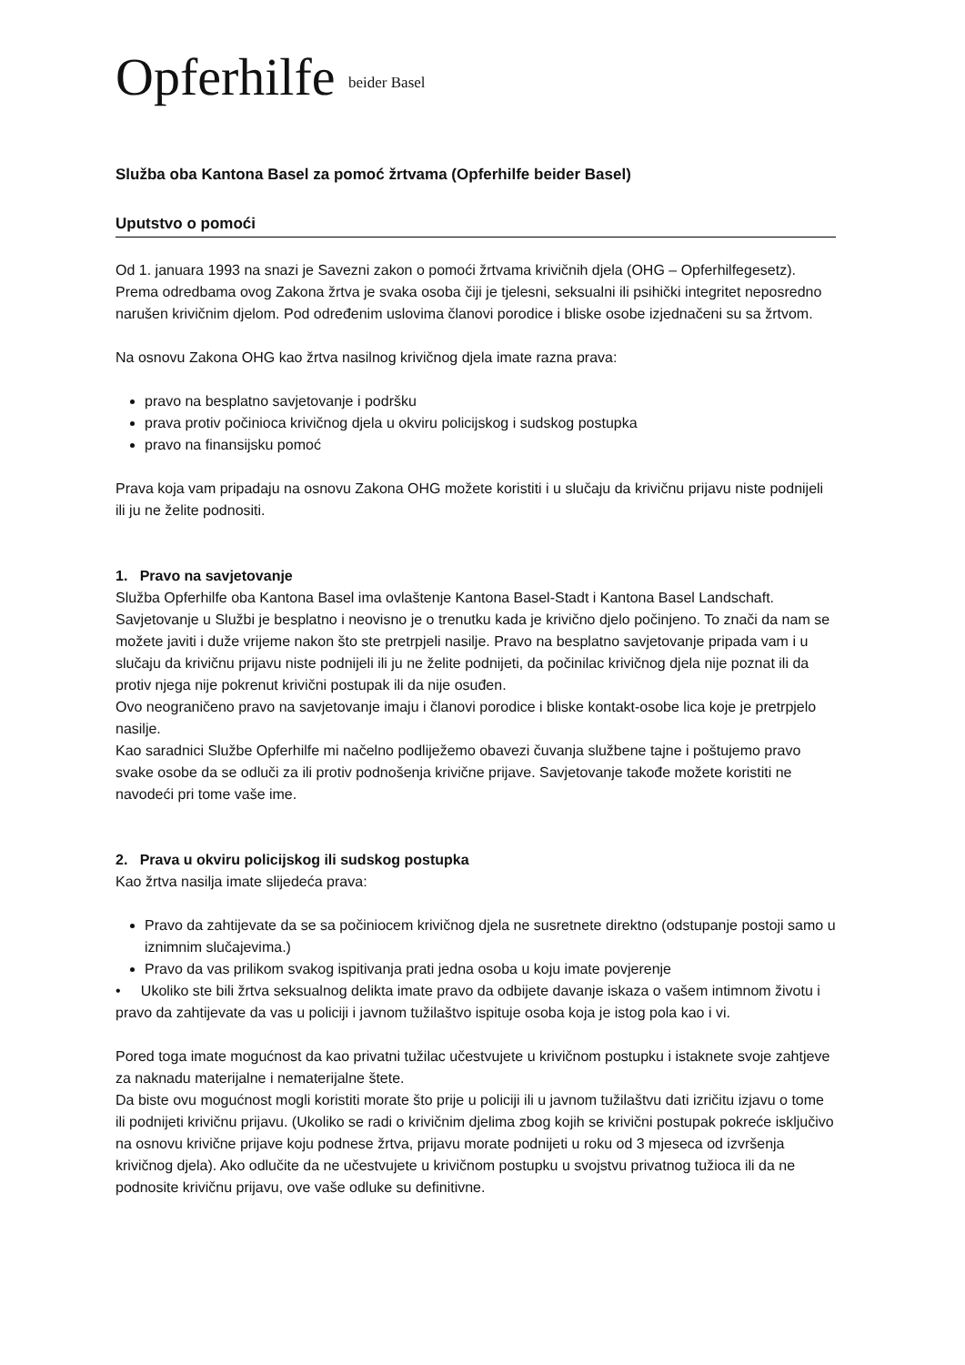Opferhilfe beider Basel
Služba oba Kantona Basel za pomoć žrtvama (Opferhilfe beider Basel)
Uputstvo o pomoći
Od 1. januara 1993 na snazi je Savezni zakon o pomoći žrtvama krivičnih djela (OHG – Opferhilfegesetz). Prema odredbama ovog Zakona žrtva je svaka osoba čiji je tjelesni, seksualni ili psihički integritet neposredno narušen krivičnim djelom. Pod određenim uslovima članovi porodice i bliske osobe izjednačeni su sa žrtvom.
Na osnovu Zakona OHG kao žrtva nasilnog krivičnog djela imate razna prava:
pravo na besplatno savjetovanje i podršku
prava protiv počinioca krivičnog djela u okviru policijskog i sudskog postupka
pravo na finansijsku pomoć
Prava koja vam pripadaju na osnovu Zakona OHG možete koristiti i u slučaju da krivičnu prijavu niste podnijeli ili ju ne želite podnositi.
1. Pravo na savjetovanje
Služba Opferhilfe oba Kantona Basel ima ovlaštenje Kantona Basel-Stadt i Kantona Basel Landschaft.
Savjetovanje u Službi je besplatno i neovisno je o trenutku kada je krivično djelo počinjeno. To znači da nam se možete javiti i duže vrijeme nakon što ste pretrpjeli nasilje. Pravo na besplatno savjetovanje pripada vam i u slučaju da krivičnu prijavu niste podnijeli ili ju ne želite podnijeti, da počinilac krivičnog djela nije poznat ili da protiv njega nije pokrenut krivični postupak ili da nije osuđen.
Ovo neograničeno pravo na savjetovanje imaju i članovi porodice i bliske kontakt-osobe lica koje je pretrpjelo nasilje.
Kao saradnici Službe Opferhilfe mi načelno podliježemo obavezi čuvanja službene tajne i poštujemo pravo svake osobe da se odluči za ili protiv podnošenja krivične prijave. Savjetovanje takođe možete koristiti ne navodeći pri tome vaše ime.
2. Prava u okviru policijskog ili sudskog postupka
Kao žrtva nasilja imate slijedeća prava:
Pravo da zahtijevate da se sa počiniocem krivičnog djela ne susretnete direktno (odstupanje postoji samo u iznimnim slučajevima.)
Pravo da vas prilikom svakog ispitivanja prati jedna osoba u koju imate povjerenje
• Ukoliko ste bili žrtva seksualnog delikta imate pravo da odbijete davanje iskaza o vašem intimnom životu i pravo da zahtijevate da vas u policiji i javnom tužilaštvo ispituje osoba koja je istog pola kao i vi.
Pored toga imate mogućnost da kao privatni tužilac učestvujete u krivičnom postupku i istaknete svoje zahtjeve za naknadu materijalne i nematerijalne štete.
Da biste ovu mogućnost mogli koristiti morate što prije u policiji ili u javnom tužilaštvu dati izričitu izjavu o tome ili podnijeti krivičnu prijavu. (Ukoliko se radi o krivičnim djelima zbog kojih se krivični postupak pokreće isključivo na osnovu krivične prijave koju podnese žrtva, prijavu morate podnijeti u roku od 3 mjeseca od izvršenja krivičnog djela). Ako odlučite da ne učestvujete u krivičnom postupku u svojstvu privatnog tužioca ili da ne podnosite krivičnu prijavu, ove vaše odluke su definitivne.